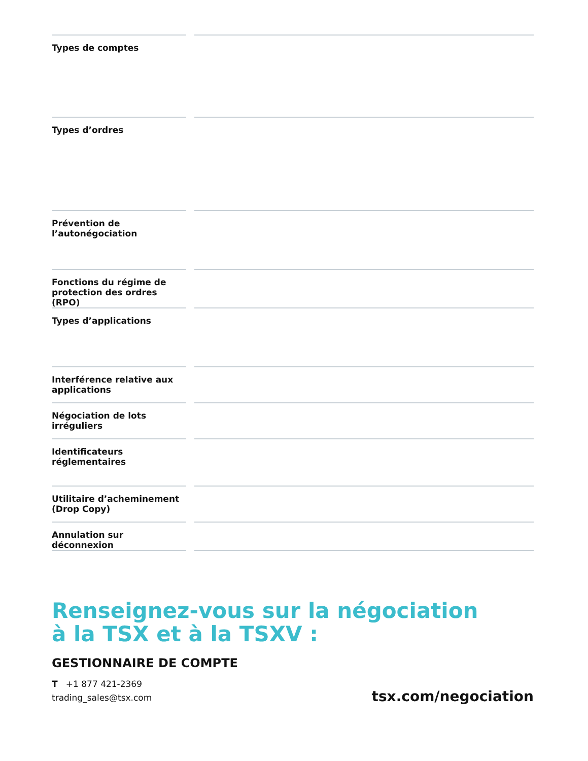| Types de comptes | | |
| Types d’ordres | | |
| Prévention de l’autonégociation | | |
| Fonctions du régime de protection des ordres (RPO) | | |
| Types d’applications | | |
| Interférence relative aux applications | | |
| Négociation de lots irréguliers | | |
| Identificateurs réglementaires | | |
| Utilitaire d’acheminement (Drop Copy) | | |
| Annulation sur déconnexion | | |
Renseignez-vous sur la négociation
à la TSX et à la TSXV :
GESTIONNAIRE DE COMPTE
T +1 877 421-2369
trading_sales@tsx.com
tsx.com/negociation